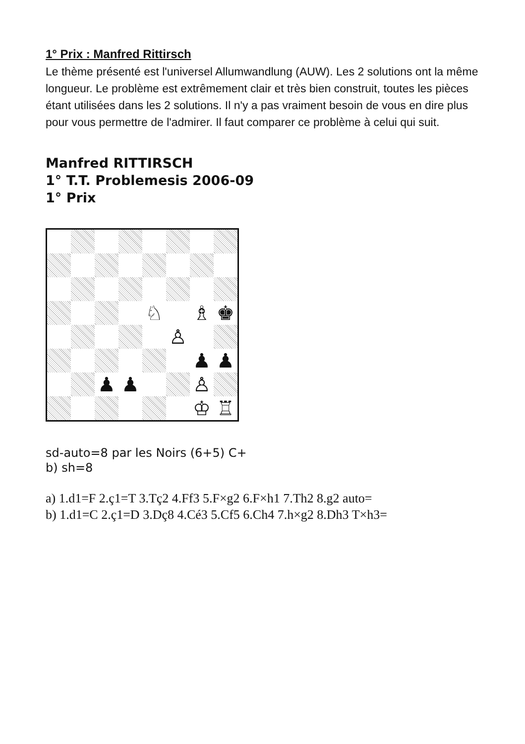1° Prix : Manfred Rittirsch
Le thème présenté est l'universel Allumwandlung (AUW). Les 2 solutions ont la même longueur. Le problème est extrêmement clair et très bien construit, toutes les pièces étant utilisées dans les 2 solutions. Il n'y a pas vraiment besoin de vous en dire plus pour vous permettre de l'admirer. Il faut comparer ce problème à celui qui suit.
Manfred RITTIRSCH
1° T.T. Problemesis 2006-09
1° Prix
♘
♗
♚
♙
♟
♟
♟
♟
♙
♔
♖
sd-auto=8 par les Noirs (6+5) C+
b) sh=8
a) 1.d1=F 2.ç1=T 3.Tç2 4.Ff3 5.F×g2 6.F×h1 7.Th2 8.g2 auto=
b) 1.d1=C 2.ç1=D 3.Dç8 4.Cé3 5.Cf5 6.Ch4 7.h×g2 8.Dh3 T×h3=